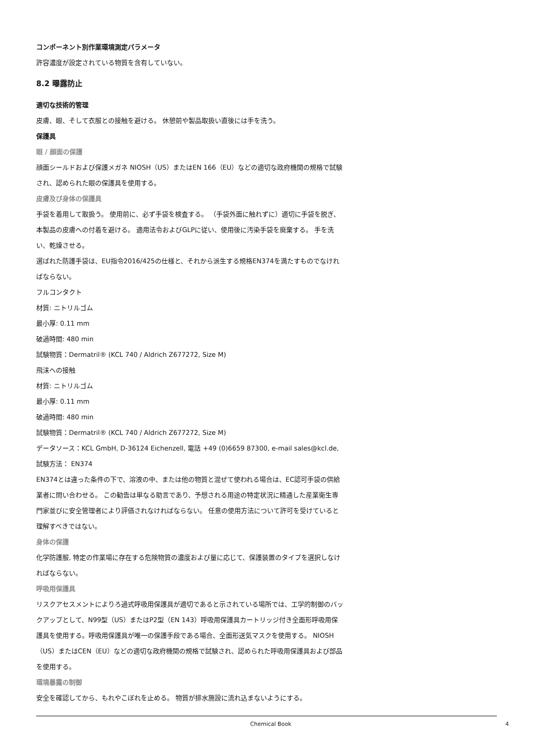コンポーネント別作業環境測定パラメータ
許容濃度が設定されている物質を含有していない。
8.2 曝露防止
適切な技術的管理
皮膚、眼、そして衣服との接触を避ける。 休憩前や製品取扱い直後には手を洗う。
保護具
眼 / 顔面の保護
顔面シールドおよび保護メガネ NIOSH（US）またはEN 166（EU）などの適切な政府機関の規格で試験され、認められた眼の保護具を使用する。
皮膚及び身体の保護具
手袋を着用して取扱う。 使用前に、必ず手袋を検査する。 （手袋外面に触れずに）適切に手袋を脱ぎ、本製品の皮膚への付着を避ける。 適用法令およびGLPに従い、使用後に汚染手袋を廃棄する。 手を洗い、乾燥させる。
選ばれた防護手袋は、EU指令2016/425の仕様と、それから派生する規格EN374を満たすものでなければならない。
フルコンタクト
材質: ニトリルゴム
最小厚: 0.11 mm
破過時間: 480 min
試験物質：Dermatril® (KCL 740 / Aldrich Z677272, Size M)
飛沫への接触
材質: ニトリルゴム
最小厚: 0.11 mm
破過時間: 480 min
試験物質：Dermatril® (KCL 740 / Aldrich Z677272, Size M)
データソース：KCL GmbH, D-36124 Eichenzell, 電話 +49 (0)6659 87300, e-mail sales@kcl.de, 試験方法： EN374
EN374とは違った条件の下で、溶液の中、または他の物質と混ぜて使われる場合は、EC認可手袋の供給業者に問い合わせる。 この勧告は単なる助言であり、予想される用途の特定状況に精通した産業衛生専門家並びに安全管理者により評価されなければならない。 任意の使用方法について許可を受けていると理解すべきではない。
身体の保護
化学防護服, 特定の作業場に存在する危険物質の濃度および量に応じて、保護装置のタイプを選択しなければならない。
呼吸用保護具
リスクアセスメントによりろ過式呼吸用保護具が適切であると示されている場所では、工学的制御のバックアップとして、N99型（US）またはP2型（EN 143）呼吸用保護具カートリッジ付き全面形呼吸用保護具を使用する。呼吸用保護具が唯一の保護手段である場合、全面形送気マスクを使用する。 NIOSH（US）またはCEN（EU）などの適切な政府機関の規格で試験され、認められた呼吸用保護具および部品を使用する。
環境暴露の制御
安全を確認してから、もれやこぼれを止める。 物質が排水施設に流れ込まないようにする。
Chemical Book 4